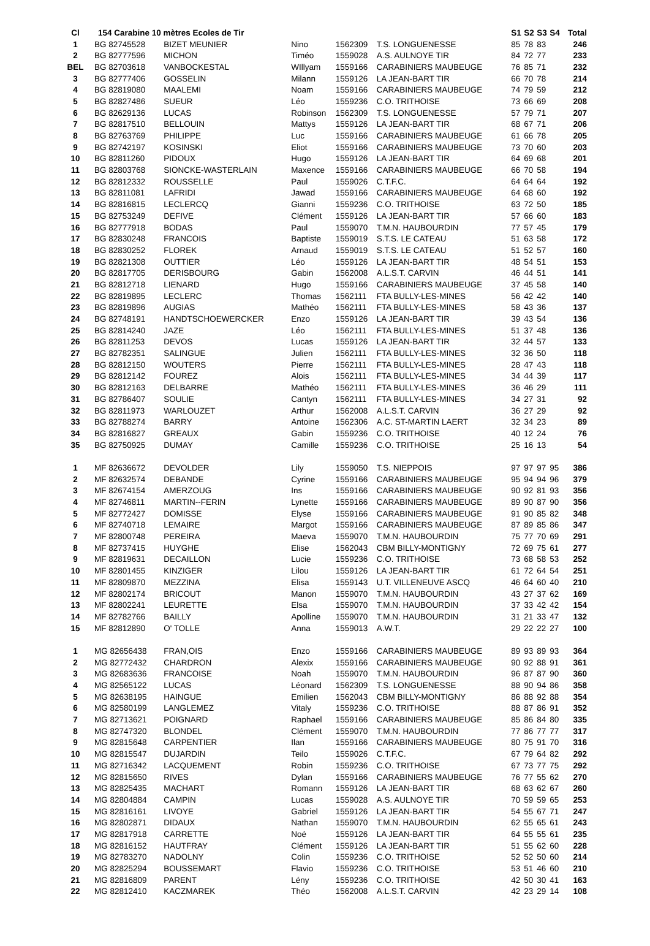| Cl | 154 Carabine 10 mètres Ecoles de Tir | | | | | S1 | S2 | S3 | S4 | Total |
| --- | --- | --- | --- | --- | --- | --- | --- | --- | --- | --- |
| 1 | BG 82745528 | BIZET MEUNIER | Nino | 1562309 | T.S. LONGUENESSE | 85 | 78 | 83 | | 246 |
| 2 | BG 82777596 | MICHON | Timéo | 1559028 | A.S. AULNOYE TIR | 84 | 72 | 77 | | 233 |
| BEL | BG 82703618 | VANBOCKESTAL | WIllyam | 1559166 | CARABINIERS MAUBEUGE | 76 | 85 | 71 | | 232 |
| 3 | BG 82777406 | GOSSELIN | Milann | 1559126 | LA JEAN-BART TIR | 66 | 70 | 78 | | 214 |
| 4 | BG 82819080 | MAALEMI | Noam | 1559166 | CARABINIERS MAUBEUGE | 74 | 79 | 59 | | 212 |
| 5 | BG 82827486 | SUEUR | Léo | 1559236 | C.O. TRITHOISE | 73 | 66 | 69 | | 208 |
| 6 | BG 82629136 | LUCAS | Robinson | 1562309 | T.S. LONGUENESSE | 57 | 79 | 71 | | 207 |
| 7 | BG 82817510 | BELLOUIN | Mattys | 1559126 | LA JEAN-BART TIR | 68 | 67 | 71 | | 206 |
| 8 | BG 82763769 | PHILIPPE | Luc | 1559166 | CARABINIERS MAUBEUGE | 61 | 66 | 78 | | 205 |
| 9 | BG 82742197 | KOSINSKI | Eliot | 1559166 | CARABINIERS MAUBEUGE | 73 | 70 | 60 | | 203 |
| 10 | BG 82811260 | PIDOUX | Hugo | 1559126 | LA JEAN-BART TIR | 64 | 69 | 68 | | 201 |
| 11 | BG 82803768 | SIONCKE-WASTERLAIN | Maxence | 1559166 | CARABINIERS MAUBEUGE | 66 | 70 | 58 | | 194 |
| 12 | BG 82812332 | ROUSSELLE | Paul | 1559026 | C.T.F.C. | 64 | 64 | 64 | | 192 |
| 13 | BG 82811081 | LAFRIDI | Jawad | 1559166 | CARABINIERS MAUBEUGE | 64 | 68 | 60 | | 192 |
| 14 | BG 82816815 | LECLERCQ | Gianni | 1559236 | C.O. TRITHOISE | 63 | 72 | 50 | | 185 |
| 15 | BG 82753249 | DEFIVE | Clément | 1559126 | LA JEAN-BART TIR | 57 | 66 | 60 | | 183 |
| 16 | BG 82777918 | BODAS | Paul | 1559070 | T.M.N. HAUBOURDIN | 77 | 57 | 45 | | 179 |
| 17 | BG 82830248 | FRANCOIS | Baptiste | 1559019 | S.T.S. LE CATEAU | 51 | 63 | 58 | | 172 |
| 18 | BG 82830252 | FLOREK | Arnaud | 1559019 | S.T.S. LE CATEAU | 51 | 52 | 57 | | 160 |
| 19 | BG 82821308 | OUTTIER | Léo | 1559126 | LA JEAN-BART TIR | 48 | 54 | 51 | | 153 |
| 20 | BG 82817705 | DERISBOURG | Gabin | 1562008 | A.L.S.T. CARVIN | 46 | 44 | 51 | | 141 |
| 21 | BG 82812718 | LIENARD | Hugo | 1559166 | CARABINIERS MAUBEUGE | 37 | 45 | 58 | | 140 |
| 22 | BG 82819895 | LECLERC | Thomas | 1562111 | FTA BULLY-LES-MINES | 56 | 42 | 42 | | 140 |
| 23 | BG 82819896 | AUGIAS | Mathéo | 1562111 | FTA BULLY-LES-MINES | 58 | 43 | 36 | | 137 |
| 24 | BG 82748191 | HANDTSCHOEWERCKER | Enzo | 1559126 | LA JEAN-BART TIR | 39 | 43 | 54 | | 136 |
| 25 | BG 82814240 | JAZE | Léo | 1562111 | FTA BULLY-LES-MINES | 51 | 37 | 48 | | 136 |
| 26 | BG 82811253 | DEVOS | Lucas | 1559126 | LA JEAN-BART TIR | 32 | 44 | 57 | | 133 |
| 27 | BG 82782351 | SALINGUE | Julien | 1562111 | FTA BULLY-LES-MINES | 32 | 36 | 50 | | 118 |
| 28 | BG 82812150 | WOUTERS | Pierre | 1562111 | FTA BULLY-LES-MINES | 28 | 47 | 43 | | 118 |
| 29 | BG 82812142 | FOUREZ | Alois | 1562111 | FTA BULLY-LES-MINES | 34 | 44 | 39 | | 117 |
| 30 | BG 82812163 | DELBARRE | Mathéo | 1562111 | FTA BULLY-LES-MINES | 36 | 46 | 29 | | 111 |
| 31 | BG 82786407 | SOULIE | Cantyn | 1562111 | FTA BULLY-LES-MINES | 34 | 27 | 31 | | 92 |
| 32 | BG 82811973 | WARLOUZET | Arthur | 1562008 | A.L.S.T. CARVIN | 36 | 27 | 29 | | 92 |
| 33 | BG 82788274 | BARRY | Antoine | 1562306 | A.C. ST-MARTIN LAERT | 32 | 34 | 23 | | 89 |
| 34 | BG 82816827 | GREAUX | Gabin | 1559236 | C.O. TRITHOISE | 40 | 12 | 24 | | 76 |
| 35 | BG 82750925 | DUMAY | Camille | 1559236 | C.O. TRITHOISE | 25 | 16 | 13 | | 54 |
| 1 | MF 82636672 | DEVOLDER | Lily | 1559050 | T.S. NIEPPOIS | 97 | 97 | 97 | 95 | 386 |
| 2 | MF 82632574 | DEBANDE | Cyrine | 1559166 | CARABINIERS MAUBEUGE | 95 | 94 | 94 | 96 | 379 |
| 3 | MF 82674154 | AMERZOUG | Ins | 1559166 | CARABINIERS MAUBEUGE | 90 | 92 | 81 | 93 | 356 |
| 4 | MF 82746811 | MARTIN--FERIN | Lynette | 1559166 | CARABINIERS MAUBEUGE | 89 | 90 | 87 | 90 | 356 |
| 5 | MF 82772427 | DOMISSE | Elyse | 1559166 | CARABINIERS MAUBEUGE | 91 | 90 | 85 | 82 | 348 |
| 6 | MF 82740718 | LEMAIRE | Margot | 1559166 | CARABINIERS MAUBEUGE | 87 | 89 | 85 | 86 | 347 |
| 7 | MF 82800748 | PEREIRA | Maeva | 1559070 | T.M.N. HAUBOURDIN | 75 | 77 | 70 | 69 | 291 |
| 8 | MF 82737415 | HUYGHE | Elise | 1562043 | CBM BILLY-MONTIGNY | 72 | 69 | 75 | 61 | 277 |
| 9 | MF 82819631 | DECAILLON | Lucie | 1559236 | C.O. TRITHOISE | 73 | 68 | 58 | 53 | 252 |
| 10 | MF 82801455 | KINZIGER | Lilou | 1559126 | LA JEAN-BART TIR | 61 | 72 | 64 | 54 | 251 |
| 11 | MF 82809870 | MEZZINA | Elisa | 1559143 | U.T. VILLENEUVE ASCQ | 46 | 64 | 60 | 40 | 210 |
| 12 | MF 82802174 | BRICOUT | Manon | 1559070 | T.M.N. HAUBOURDIN | 43 | 27 | 37 | 62 | 169 |
| 13 | MF 82802241 | LEURETTE | Elsa | 1559070 | T.M.N. HAUBOURDIN | 37 | 33 | 42 | 42 | 154 |
| 14 | MF 82782766 | BAILLY | Apolline | 1559070 | T.M.N. HAUBOURDIN | 31 | 21 | 33 | 47 | 132 |
| 15 | MF 82812890 | O' TOLLE | Anna | 1559013 | A.W.T. | 29 | 22 | 22 | 27 | 100 |
| 1 | MG 82656438 | FRAN,OIS | Enzo | 1559166 | CARABINIERS MAUBEUGE | 89 | 93 | 89 | 93 | 364 |
| 2 | MG 82772432 | CHARDRON | Alexix | 1559166 | CARABINIERS MAUBEUGE | 90 | 92 | 88 | 91 | 361 |
| 3 | MG 82683636 | FRANCOISE | Noah | 1559070 | T.M.N. HAUBOURDIN | 96 | 87 | 87 | 90 | 360 |
| 4 | MG 82565122 | LUCAS | Léonard | 1562309 | T.S. LONGUENESSE | 88 | 90 | 94 | 86 | 358 |
| 5 | MG 82638195 | HAINGUE | Emilien | 1562043 | CBM BILLY-MONTIGNY | 86 | 88 | 92 | 88 | 354 |
| 6 | MG 82580199 | LANGLEMEZ | Vitaly | 1559236 | C.O. TRITHOISE | 88 | 87 | 86 | 91 | 352 |
| 7 | MG 82713621 | POIGNARD | Raphael | 1559166 | CARABINIERS MAUBEUGE | 85 | 86 | 84 | 80 | 335 |
| 8 | MG 82747320 | BLONDEL | Clément | 1559070 | T.M.N. HAUBOURDIN | 77 | 86 | 77 | 77 | 317 |
| 9 | MG 82815648 | CARPENTIER | Ilan | 1559166 | CARABINIERS MAUBEUGE | 80 | 75 | 91 | 70 | 316 |
| 10 | MG 82815547 | DUJARDIN | Teilo | 1559026 | C.T.F.C. | 67 | 79 | 64 | 82 | 292 |
| 11 | MG 82716342 | LACQUEMENT | Robin | 1559236 | C.O. TRITHOISE | 67 | 73 | 77 | 75 | 292 |
| 12 | MG 82815650 | RIVES | Dylan | 1559166 | CARABINIERS MAUBEUGE | 76 | 77 | 55 | 62 | 270 |
| 13 | MG 82825435 | MACHART | Romann | 1559126 | LA JEAN-BART TIR | 68 | 63 | 62 | 67 | 260 |
| 14 | MG 82804884 | CAMPIN | Lucas | 1559028 | A.S. AULNOYE TIR | 70 | 59 | 59 | 65 | 253 |
| 15 | MG 82816161 | LIVOYE | Gabriel | 1559126 | LA JEAN-BART TIR | 54 | 55 | 67 | 71 | 247 |
| 16 | MG 82802871 | DIDAUX | Nathan | 1559070 | T.M.N. HAUBOURDIN | 62 | 55 | 65 | 61 | 243 |
| 17 | MG 82817918 | CARRETTE | Noé | 1559126 | LA JEAN-BART TIR | 64 | 55 | 55 | 61 | 235 |
| 18 | MG 82816152 | HAUTFRAY | Clément | 1559126 | LA JEAN-BART TIR | 51 | 55 | 62 | 60 | 228 |
| 19 | MG 82783270 | NADOLNY | Colin | 1559236 | C.O. TRITHOISE | 52 | 52 | 50 | 60 | 214 |
| 20 | MG 82825294 | BOUSSEMART | Flavio | 1559236 | C.O. TRITHOISE | 53 | 51 | 46 | 60 | 210 |
| 21 | MG 82816809 | PARENT | Lény | 1559236 | C.O. TRITHOISE | 42 | 50 | 30 | 41 | 163 |
| 22 | MG 82812410 | KACZMAREK | Théo | 1562008 | A.L.S.T. CARVIN | 42 | 23 | 29 | 14 | 108 |